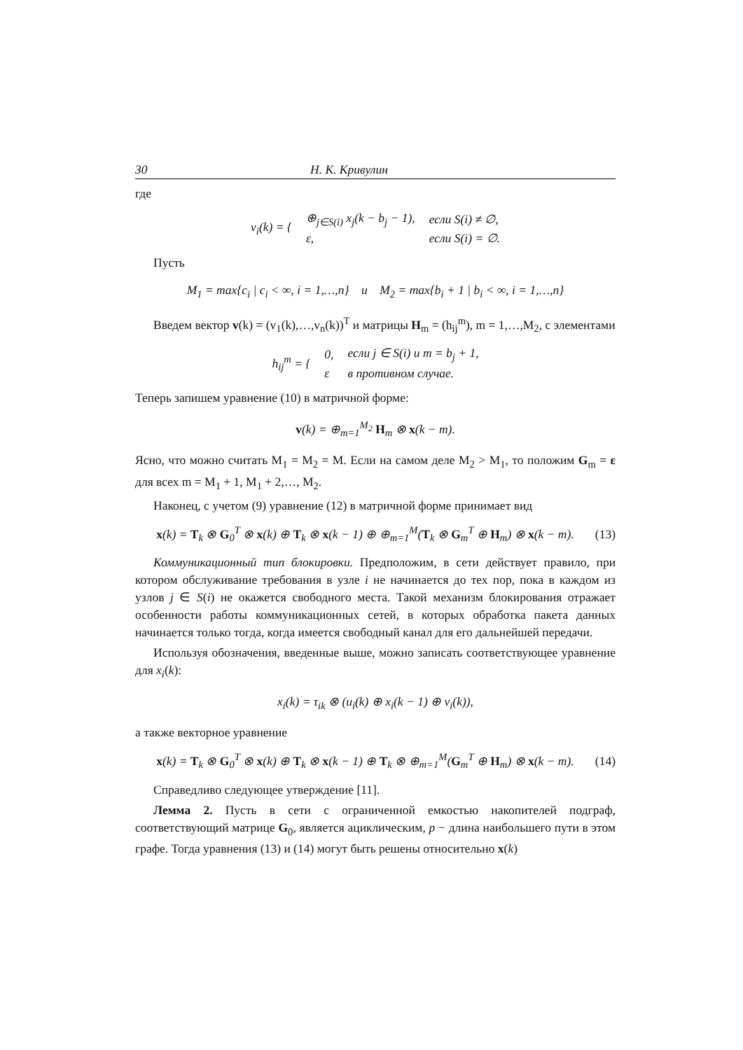30 Н. К. Кривулин
где
| v<sub>i</sub>(k) = { | ⊕<sub>j∈S(i)</sub> x<sub>j</sub>(k − b<sub>j</sub> − 1), | если S(i) ≠ ∅, |
| | ε, | если S(i) = ∅. |
Пусть
M<sub>1</sub> = max{c<sub>i</sub> | c<sub>i</sub> < ∞, i = 1,…,n} и M<sub>2</sub> = max{b<sub>i</sub> + 1 | b<sub>i</sub> < ∞, i = 1,…,n}
Введем вектор v(k) = (v<sub>1</sub>(k),…,v<sub>n</sub>(k))<sup>T</sup> и матрицы H<sub>m</sub> = (h<sub>ij</sub><sup>m</sup>), m = 1,…,M<sub>2</sub>, с элементами
| h<sub>ij</sub><sup>m</sup> = { | 0, | если j ∈ S(i) и m = b<sub>j</sub> + 1, |
| | ε | в противном случае. |
Теперь запишем уравнение (10) в матричной форме:
v(k) = ⊕<sub>m=1</sub><sup>M<sub>2</sub></sup> H<sub>m</sub> ⊗ x(k − m).
Ясно, что можно считать M<sub>1</sub> = M<sub>2</sub> = M. Если на самом деле M<sub>2</sub> > M<sub>1</sub>, то положим G<sub>m</sub> = ε для всех m = M<sub>1</sub> + 1, M<sub>1</sub> + 2,…, M<sub>2</sub>.
Наконец, с учетом (9) уравнение (12) в матричной форме принимает вид
x(k) = T<sub>k</sub> ⊗ G<sub>0</sub><sup>T</sup> ⊗ x(k) ⊕ T<sub>k</sub> ⊗ x(k − 1) ⊕ ⊕<sub>m=1</sub><sup>M</sup>(T<sub>k</sub> ⊗ G<sub>m</sub><sup>T</sup> ⊕ H<sub>m</sub>) ⊗ x(k − m). (13)
Коммуникационный тип блокировки. Предположим, в сети действует правило, при котором обслуживание требования в узле i не начинается до тех пор, пока в каждом из узлов j ∈ S(i) не окажется свободного места. Такой механизм блокирования отражает особенности работы коммуникационных сетей, в которых обработка пакета данных начинается только тогда, когда имеется свободный канал для его дальнейшей передачи.
Используя обозначения, введенные выше, можно записать соответствующее уравнение для x<sub>i</sub>(k):
x<sub>i</sub>(k) = τ<sub>ik</sub> ⊗ (u<sub>i</sub>(k) ⊕ x<sub>i</sub>(k − 1) ⊕ v<sub>i</sub>(k)),
а также векторное уравнение
x(k) = T<sub>k</sub> ⊗ G<sub>0</sub><sup>T</sup> ⊗ x(k) ⊕ T<sub>k</sub> ⊗ x(k − 1) ⊕ T<sub>k</sub> ⊗ ⊕<sub>m=1</sub><sup>M</sup>(G<sub>m</sub><sup>T</sup> ⊕ H<sub>m</sub>) ⊗ x(k − m). (14)
Справедливо следующее утверждение [11].
Лемма 2. Пусть в сети с ограниченной емкостью накопителей подграф, соответствующий матрице G<sub>0</sub>, является ациклическим, p − длина наибольшего пути в этом графе. Тогда уравнения (13) и (14) могут быть решены относительно x(k)